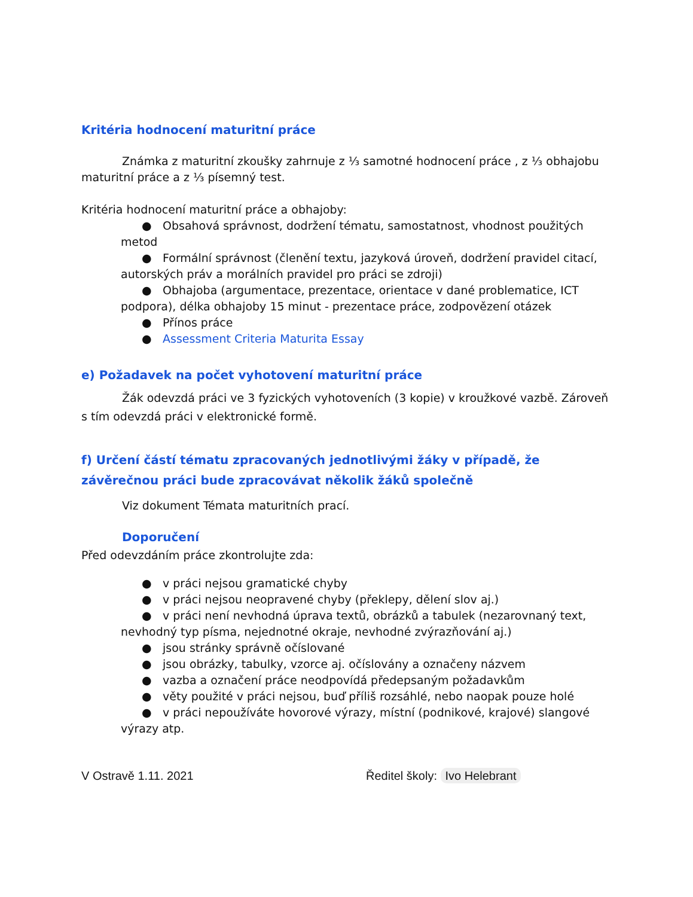Kritéria hodnocení maturitní práce
Známka z maturitní zkoušky zahrnuje z ⅓ samotné hodnocení práce , z ⅓ obhajobu maturitní práce a z ⅓ písemný test.
Kritéria hodnocení maturitní práce a obhajoby:
● Obsahová správnost, dodržení tématu, samostatnost, vhodnost použitých metod
● Formální správnost (členění textu, jazyková úroveň, dodržení pravidel citací, autorských práv a morálních pravidel pro práci se zdroji)
● Obhajoba (argumentace, prezentace, orientace v dané problematice, ICT podpora), délka obhajoby 15 minut - prezentace práce, zodpovězení otázek
● Přínos práce
● Assessment Criteria Maturita Essay
e) Požadavek na počet vyhotovení maturitní práce
Žák odevzdá práci ve 3 fyzických vyhotoveních (3 kopie) v kroužkové vazbě. Zároveň s tím odevzdá práci v elektronické formě.
f) Určení částí tématu zpracovaných jednotlivými žáky v případě, že závěrečnou práci bude zpracovávat několik žáků společně
Viz dokument Témata maturitních prací.
Doporučení
Před odevzdáním práce zkontrolujte zda:
● v práci nejsou gramatické chyby
● v práci nejsou neopravené chyby (překlepy, dělení slov aj.)
● v práci není nevhodná úprava textů, obrázků a tabulek (nezarovnaný text, nevhodný typ písma, nejednotné okraje, nevhodné zvýrazňování aj.)
● jsou stránky správně očíslované
● jsou obrázky, tabulky, vzorce aj. očíslovány a označeny názvem
● vazba a označení práce neodpovídá předepsaným požadavkům
● věty použité v práci nejsou, buď příliš rozsáhlé, nebo naopak pouze holé
● v práci nepoužíváte hovorové výrazy, místní (podnikové, krajové) slangové výrazy atp.
V Ostravě 1.11. 2021 Ředitel školy: Ivo Helebrant